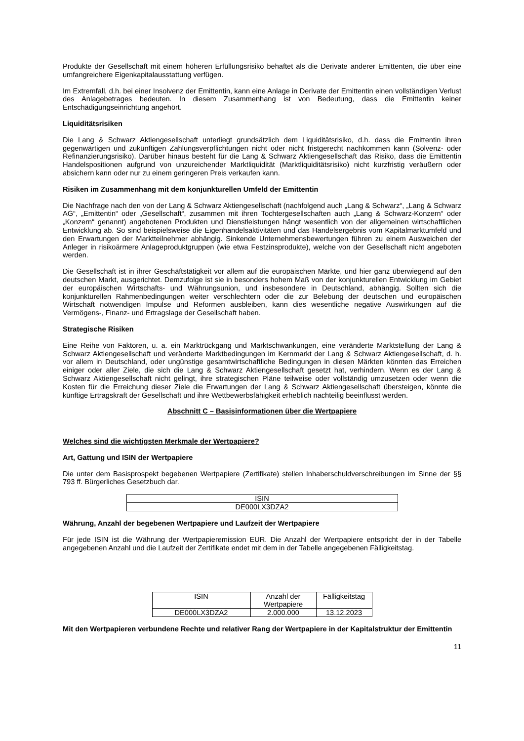Produkte der Gesellschaft mit einem höheren Erfüllungsrisiko behaftet als die Derivate anderer Emittenten, die über eine umfangreichere Eigenkapitalausstattung verfügen.
Im Extremfall, d.h. bei einer Insolvenz der Emittentin, kann eine Anlage in Derivate der Emittentin einen vollständigen Verlust des Anlagebetrages bedeuten. In diesem Zusammenhang ist von Bedeutung, dass die Emittentin keiner Entschädigungseinrichtung angehört.
Liquiditätsrisiken
Die Lang & Schwarz Aktiengesellschaft unterliegt grundsätzlich dem Liquiditätsrisiko, d.h. dass die Emittentin ihren gegenwärtigen und zukünftigen Zahlungsverpflichtungen nicht oder nicht fristgerecht nachkommen kann (Solvenz- oder Refinanzierungsrisiko). Darüber hinaus besteht für die Lang & Schwarz Aktiengesellschaft das Risiko, dass die Emittentin Handelspositionen aufgrund von unzureichender Marktliquidität (Marktliquiditätsrisiko) nicht kurzfristig veräußern oder absichern kann oder nur zu einem geringeren Preis verkaufen kann.
Risiken im Zusammenhang mit dem konjunkturellen Umfeld der Emittentin
Die Nachfrage nach den von der Lang & Schwarz Aktiengesellschaft (nachfolgend auch „Lang & Schwarz“, „Lang & Schwarz AG“, „Emittentin“ oder „Gesellschaft“, zusammen mit ihren Tochtergesellschaften auch „Lang & Schwarz-Konzern“ oder „Konzern“ genannt) angebotenen Produkten und Dienstleistungen hängt wesentlich von der allgemeinen wirtschaftlichen Entwicklung ab. So sind beispielsweise die Eigenhandelsaktivitäten und das Handelsergebnis vom Kapitalmarktumfeld und den Erwartungen der Marktteilnehmer abhängig. Sinkende Unternehmensbewertungen führen zu einem Ausweichen der Anleger in risikoärmere Anlageproduktgruppen (wie etwa Festzinsprodukte), welche von der Gesellschaft nicht angeboten werden.
Die Gesellschaft ist in ihrer Geschäftstätigkeit vor allem auf die europäischen Märkte, und hier ganz überwiegend auf den deutschen Markt, ausgerichtet. Demzufolge ist sie in besonders hohem Maß von der konjunkturellen Entwicklung im Gebiet der europäischen Wirtschafts- und Währungsunion, und insbesondere in Deutschland, abhängig. Sollten sich die konjunkturellen Rahmenbedingungen weiter verschlechtern oder die zur Belebung der deutschen und europäischen Wirtschaft notwendigen Impulse und Reformen ausbleiben, kann dies wesentliche negative Auswirkungen auf die Vermögens-, Finanz- und Ertragslage der Gesellschaft haben.
Strategische Risiken
Eine Reihe von Faktoren, u. a. ein Marktrückgang und Marktschwankungen, eine veränderte Marktstellung der Lang & Schwarz Aktiengesellschaft und veränderte Marktbedingungen im Kernmarkt der Lang & Schwarz Aktiengesellschaft, d. h. vor allem in Deutschland, oder ungünstige gesamtwirtschaftliche Bedingungen in diesen Märkten könnten das Erreichen einiger oder aller Ziele, die sich die Lang & Schwarz Aktiengesellschaft gesetzt hat, verhindern. Wenn es der Lang & Schwarz Aktiengesellschaft nicht gelingt, ihre strategischen Pläne teilweise oder vollständig umzusetzen oder wenn die Kosten für die Erreichung dieser Ziele die Erwartungen der Lang & Schwarz Aktiengesellschaft übersteigen, könnte die künftige Ertragskraft der Gesellschaft und ihre Wettbewerbsfähigkeit erheblich nachteilig beeinflusst werden.
Abschnitt C – Basisinformationen über die Wertpapiere
Welches sind die wichtigsten Merkmale der Wertpapiere?
Art, Gattung und ISIN der Wertpapiere
Die unter dem Basisprospekt begebenen Wertpapiere (Zertifikate) stellen Inhaberschuldverschreibungen im Sinne der §§ 793 ff. Bürgerliches Gesetzbuch dar.
| ISIN |
| DE000LX3DZA2 |
Währung, Anzahl der begebenen Wertpapiere und Laufzeit der Wertpapiere
Für jede ISIN ist die Währung der Wertpapieremission EUR. Die Anzahl der Wertpapiere entspricht der in der Tabelle angegebenen Anzahl und die Laufzeit der Zertifikate endet mit dem in der Tabelle angegebenen Fälligkeitstag.
| ISIN | Anzahl der Wertpapiere | Fälligkeitstag |
| DE000LX3DZA2 | 2.000.000 | 13.12.2023 |
Mit den Wertpapieren verbundene Rechte und relativer Rang der Wertpapiere in der Kapitalstruktur der Emittentin
11